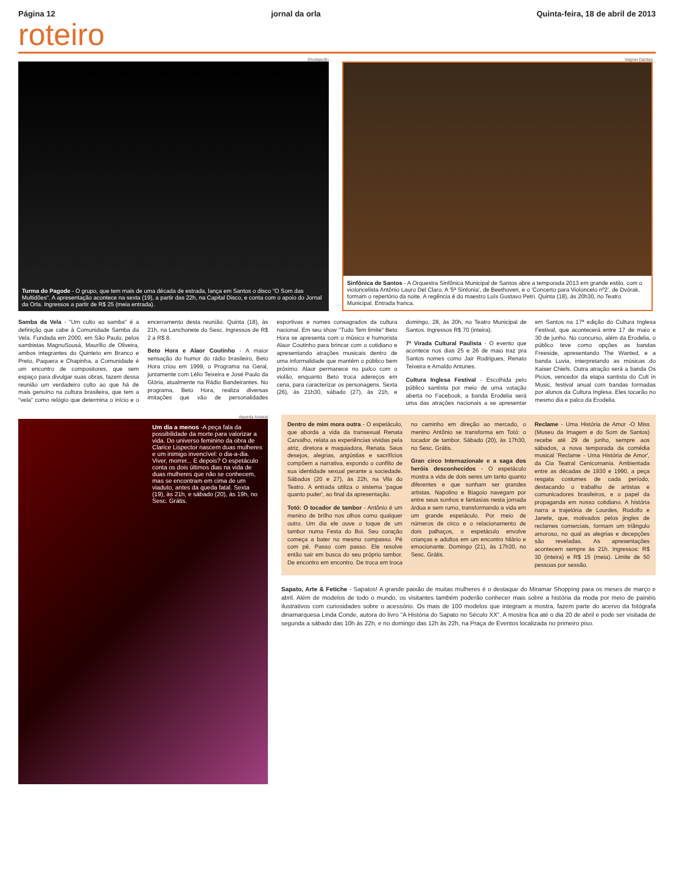Página 12 jornal da orla Quinta-feira, 18 de abril de 2013
roteiro
Divulgação
Turma do Pagode - O grupo, que tem mais de uma década de estrada, lança em Santos o disco "O Som das Multidões". A apresentação acontece na sexta (19), a partir das 22h, na Capital Disco, e conta com o apoio do Jornal da Orla. Ingressos a partir de R$ 25 (meia entrada).
Vagner Dantas
Sinfônica de Santos - A Orquestra Sinfônica Municipal de Santos abre a temporada 2013 em grande estilo, com o violoncelista Antônio Lauro Del Claro. A '5ª Sinfonia', de Beethoven, e o 'Concerto para Violoncelo nº2', de Dvórak, formam o repertório da noite. A regência é do maestro Luís Gustavo Petri. Quinta (18), às 20h30, no Teatro Municipal. Entrada franca.
Samba da Vela - "Um culto ao samba" é a definição que cabe à Comunidade Samba da Vela. Fundada em 2000, em São Paulo, pelos sambistas MagnuSousá, Maurílio de Oliveira, ambos integrantes do Quinteto em Branco e Preto, Paquera e Chapinha, a Comunidade é um encontro de compositores, que sem espaço para divulgar suas obras, fazem dessa reunião um verdadeiro culto ao que há de mais genuíno na cultura brasileira, que tem a "vela" como relógio que determina o início e o encerramento desta reunião. Quinta (18), às 21h, na Lanchonete do Sesc. Ingressos de R$ 2 a R$ 8.
Beto Hora e Alaor Coutinho - A maior sensação do humor do rádio brasileiro, Beto Hora criou em 1999, o Programa na Geral, juntamente com Lélio Teixeira e José Paulo da Glória, atualmente na Rádio Bandeirantes. No programa, Beto Hora, realiza diversas imitações que vão de personalidades esportivas e nomes consagrados da cultura nacional. Em seu show "Tudo Tem limite" Beto Hora se apresenta com o músico e humorista Alaor Coutinho para brincar com o cotidiano e apresentando atrações musicais dentro de uma informalidade que mantém o público bem próximo. Alaor permanece no palco com o violão, enquanto Beto troca adereços em cena, para caracterizar os personagens. Sexta (26), às 21h30, sábado (27), às 21h, e domingo, 28, às 20h, no Teatro Municipal de Santos. Ingressos R$ 70 (inteira).
7ª Virada Cultural Paulista - O evento que acontece nos dias 25 e 26 de maio traz pra Santos nomes como Jair Rodrigues, Renato Teixeira e Arnaldo Antunes.
Cultura Inglesa Festival - Escolhida pelo público santista por meio de uma votação aberta no Facebook, a banda Erodelia será uma das atrações nacionais a se apresentar em Santos na 17ª edição do Cultura Inglesa Festival, que acontecerá entre 17 de maio e 30 de junho. No concurso, além da Erodelia, o público teve como opções as bandas Freeside, apresentando The Wanted, e a banda Luvia, interpretando as músicas do Kaiser Chiefs. Outra atração será a banda Os Picios, vencedor da etapa santista do Cult in Music, festival anual com bandas formadas por alunos da Cultura Inglesa. Eles tocarão no mesmo dia e palco da Erodelia.
Agueda Amaral
Um dia a menos -A peça fala da possibilidade da morte para valorizar a vida. Do universo feminino da obra de Clarice Lispector nascem duas mulheres e um inimigo invencível: o dia-a-dia. Viver, morrer... E depois? O espetáculo conta os dois últimos dias na vida de duas mulheres que não se conhecem, mas se encontram em cima de um viaduto, antes da queda fatal. Sexta (19), às 21h, e sábado (20), às 19h, no Sesc. Grátis.
Dentro de mim mora outra - O espetáculo, que aborda a vida da transexual Renata Carvalho, relata as experiências vividas pela atriz, diretora e maquiadora, Renata. Seus desejos, alegrias, angústias e sacrifícios compõem a narrativa, expondo o conflito de sua identidade sexual perante a sociedade. Sábados (20 e 27), às 22h, na Vila do Teatro. A entrada utiliza o sistema 'pague quanto puder', ao final da apresentação.
Totó: O tocador de tambor - Antônio é um menino de brilho nos olhos como qualquer outro. Um dia ele ouve o toque de um tambor numa Festa do Boi. Seu coração começa a bater no mesmo compasso. Pé com pé. Passo com passo. Ele resolve então sair em busca do seu próprio tambor. De encontro em encontro. De troca em troca no caminho em direção ao mercado, o menino Antônio se transforma em Totó: o tocador de tambor. Sábado (20), às 17h30, no Sesc. Grátis.
Gran circo Internazionale e a saga dos heróis desconhecidos - O espetáculo mostra a vida de dois seres um tanto quanto diferentes e que sonham ser grandes artistas. Napolino e Biagoio navegam por entre seus sonhos e fantasias nesta jornada árdua e sem rumo, transformando a vida em um grande espetáculo. Por meio de números de circo e o relacionamento de dois palhaços, o espetáculo envolve crianças e adultos em um encontro hilário e emocionante. Domingo (21), às 17h30, no Sesc. Grátis.
Reclame - Uma História de Amor -O Miss (Museu da Imagem e do Som de Santos) recebe até 29 de junho, sempre aos sábados, a nova temporada da comédia musical 'Reclame - Uma História de Amor', da Cia Teatral Cenicomania. Ambientada entre as décadas de 1930 e 1990, a peça resgata costumes de cada período, destacando o trabalho de artistas e comunicadores brasileiros, e o papel da propaganda em nosso cotidiano. A história narra a trajetória de Lourdes, Rodolfo e Janete, que, motivados pelos jingles de reclames comerciais, formam um triângulo amoroso, no qual as alegrias e decepções são reveladas. As apresentações acontecem sempre às 21h. Ingressos: R$ 30 (inteira) e R$ 15 (meia). Limite de 50 pessoas por sessão.
Sapato, Arte & Fetiche - Sapatos! A grande paixão de muitas mulheres é o destaque do Miramar Shopping para os meses de março e abril. Além de modelos de todo o mundo, os visitantes também poderão conhecer mais sobre a história da moda por meio de painéis ilustrativos com curiosidades sobre o acessório. Os mais de 100 modelos que integram a mostra, fazem parte do acervo da fotógrafa dinamarquesa Linda Conde, autora do livro "A História do Sapato no Século XX". A mostra fica até o dia 20 de abril e pode ser visitada de segunda a sábado das 10h às 22h, e no domingo das 12h às 22h, na Praça de Eventos localizada no primeiro piso.